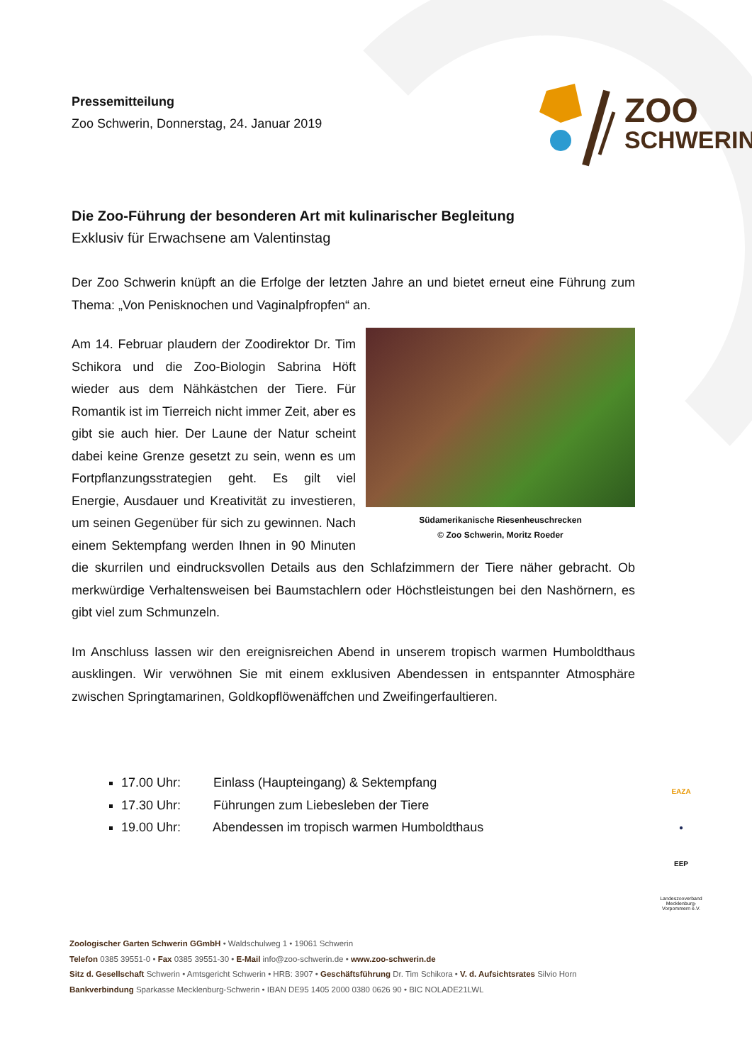Pressemitteilung
Zoo Schwerin, Donnerstag, 24. Januar 2019
ZOO
SCHWERIN
Die Zoo-Führung der besonderen Art mit kulinarischer Begleitung
Exklusiv für Erwachsene am Valentinstag
Der Zoo Schwerin knüpft an die Erfolge der letzten Jahre an und bietet erneut eine Führung zum Thema: „Von Penisknochen und Vaginalpfropfen“ an.
Südamerikanische Riesenheuschrecken
© Zoo Schwerin, Moritz Roeder
Am 14. Februar plaudern der Zoodirektor Dr. Tim Schikora und die Zoo-Biologin Sabrina Höft wieder aus dem Nähkästchen der Tiere. Für Romantik ist im Tierreich nicht immer Zeit, aber es gibt sie auch hier. Der Laune der Natur scheint dabei keine Grenze gesetzt zu sein, wenn es um Fortpflanzungsstrategien geht. Es gilt viel Energie, Ausdauer und Kreativität zu investieren, um seinen Gegenüber für sich zu gewinnen. Nach einem Sektempfang werden Ihnen in 90 Minuten die skurrilen und eindrucksvollen Details aus den Schlafzimmern der Tiere näher gebracht. Ob merkwürdige Verhaltensweisen bei Baumstachlern oder Höchstleistungen bei den Nashörnern, es gibt viel zum Schmunzeln.
Im Anschluss lassen wir den ereignisreichen Abend in unserem tropisch warmen Humboldthaus ausklingen. Wir verwöhnen Sie mit einem exklusiven Abendessen in entspannter Atmosphäre zwischen Springtamarinen, Goldkopflöwenäffchen und Zweifingerfaultieren.
17.00 Uhr: Einlass (Haupteingang) & Sektempfang
17.30 Uhr: Führungen zum Liebesleben der Tiere
19.00 Uhr: Abendessen im tropisch warmen Humboldthaus
EAZA
●
EEP
Landeszooverband Mecklenburg-Vorpommern e.V.
Zoologischer Garten Schwerin GGmbH • Waldschulweg 1 • 19061 Schwerin
Telefon 0385 39551-0 • Fax 0385 39551-30 • E-Mail info@zoo-schwerin.de • www.zoo-schwerin.de
Sitz d. Gesellschaft Schwerin • Amtsgericht Schwerin • HRB: 3907 • Geschäftsführung Dr. Tim Schikora • V. d. Aufsichtsrates Silvio Horn
Bankverbindung Sparkasse Mecklenburg-Schwerin • IBAN DE95 1405 2000 0380 0626 90 • BIC NOLADE21LWL